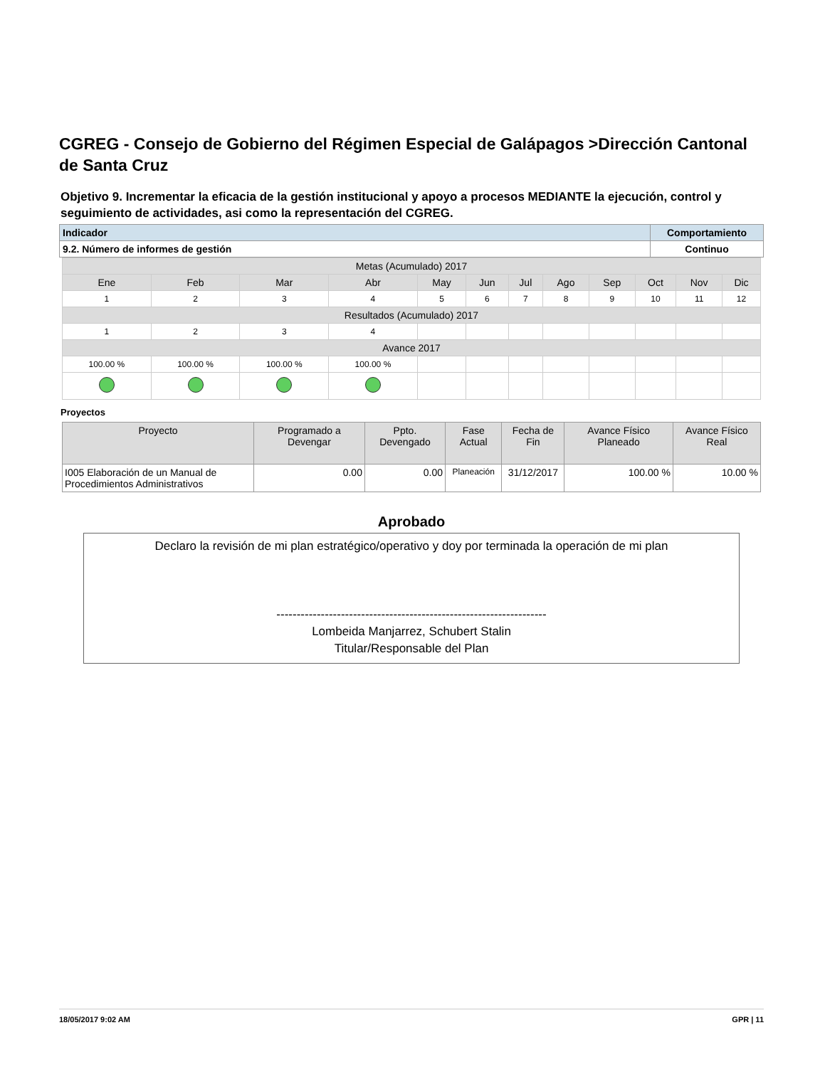CGREG - Consejo de Gobierno del Régimen Especial de Galápagos >Dirección Cantonal de Santa Cruz
Objetivo 9. Incrementar la eficacia de la gestión institucional y apoyo a procesos MEDIANTE la ejecución, control y seguimiento de actividades, asi como la representación del CGREG.
| Indicador | Comportamiento |
| --- | --- |
| 9.2. Número de informes de gestión | Continuo |
| Metas (Acumulado) 2017 | | | | | | | | | | | |
| Ene | Feb | Mar | Abr | May | Jun | Jul | Ago | Sep | Oct | Nov | Dic |
| 1 | 2 | 3 | 4 | 5 | 6 | 7 | 8 | 9 | 10 | 11 | 12 |
| Resultados (Acumulado) 2017 | | | | | | | | | | | |
| 1 | 2 | 3 | 4 | | | | | | | | |
| Avance 2017 | | | | | | | | | | | |
| 100.00 % | 100.00 % | 100.00 % | 100.00 % | | | | | | | | |
Proyectos
| Proyecto | Programado a Devengar | Ppto. Devengado | Fase Actual | Fecha de Fin | Avance Físico Planeado | Avance Físico Real |
| --- | --- | --- | --- | --- | --- | --- |
| I005 Elaboración de un Manual de Procedimientos Administrativos | 0.00 | 0.00 | Planeación | 31/12/2017 | 100.00 % | 10.00 % |
Aprobado
Declaro la revisión de mi plan estratégico/operativo y doy por terminada la operación de mi plan
-------------------------------------------------------------------
Lombeida Manjarrez, Schubert Stalin
Titular/Responsable del Plan
18/05/2017 9:02 AM GPR | 11